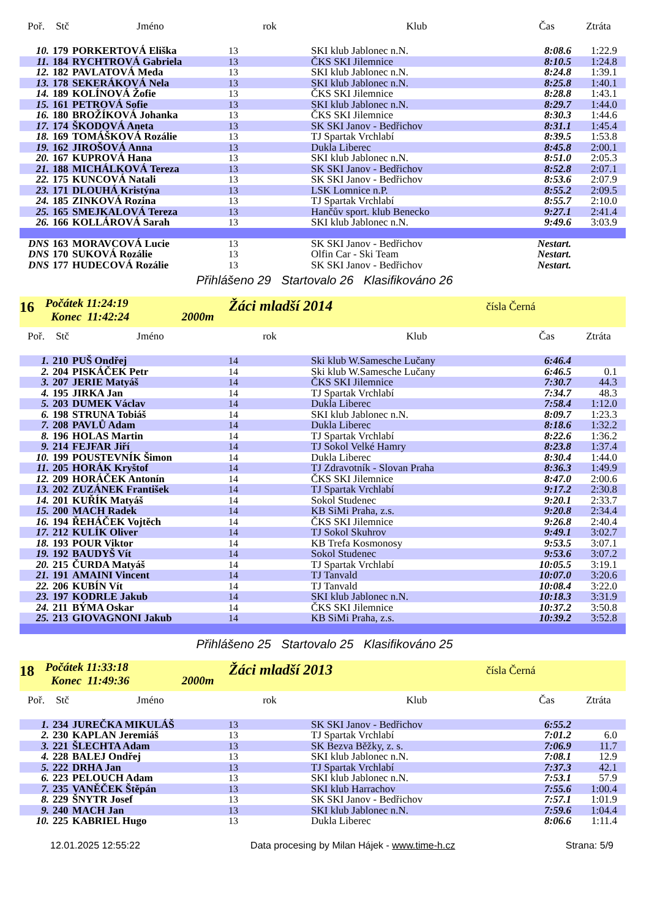| Poř. | Stč | Jméno | rok | Klub | Čas | Ztráta |
| --- | --- | --- | --- | --- | --- | --- |
| 10. | 179 | PORKERTOVÁ Eliška | 13 | SKI klub Jablonec n.N. | 8:08.6 | 1:22.9 |
| 11. | 184 | RYCHTROVÁ Gabriela | 13 | ČKS SKI Jilemnice | 8:10.5 | 1:24.8 |
| 12. | 182 | PAVLATOVÁ Meda | 13 | SKI klub Jablonec n.N. | 8:24.8 | 1:39.1 |
| 13. | 178 | SEKERÁKOVÁ Nela | 13 | SKI klub Jablonec n.N. | 8:25.8 | 1:40.1 |
| 14. | 189 | KOLÍNOVÁ Žofie | 13 | ČKS SKI Jilemnice | 8:28.8 | 1:43.1 |
| 15. | 161 | PETROVÁ Sofie | 13 | SKI klub Jablonec n.N. | 8:29.7 | 1:44.0 |
| 16. | 180 | BROŽÍKOVÁ Johanka | 13 | ČKS SKI Jilemnice | 8:30.3 | 1:44.6 |
| 17. | 174 | ŠKODOVÁ Aneta | 13 | SK SKI Janov - Bedřichov | 8:31.1 | 1:45.4 |
| 18. | 169 | TOMÁŠKOVÁ Rozálie | 13 | TJ Spartak Vrchlabí | 8:39.5 | 1:53.8 |
| 19. | 162 | JIROŠOVÁ Anna | 13 | Dukla Liberec | 8:45.8 | 2:00.1 |
| 20. | 167 | KUPROVÁ Hana | 13 | SKI klub Jablonec n.N. | 8:51.0 | 2:05.3 |
| 21. | 188 | MICHÁLKOVÁ Tereza | 13 | SK SKI Janov - Bedřichov | 8:52.8 | 2:07.1 |
| 22. | 175 | KUNCOVÁ Natali | 13 | SK SKI Janov - Bedřichov | 8:53.6 | 2:07.9 |
| 23. | 171 | DLOUHÁ Kristýna | 13 | LSK Lomnice n.P. | 8:55.2 | 2:09.5 |
| 24. | 185 | ZINKOVÁ Rozina | 13 | TJ Spartak Vrchlabí | 8:55.7 | 2:10.0 |
| 25. | 165 | SMEJKALOVÁ Tereza | 13 | Hančův sport. klub Benecko | 9:27.1 | 2:41.4 |
| 26. | 166 | KOLLÁROVÁ Sarah | 13 | SKI klub Jablonec n.N. | 9:49.6 | 3:03.9 |
| DNS | 163 | MORAVCOVÁ Lucie | 13 | SK SKI Janov - Bedřichov | Nestart. | |
| DNS | 170 | SUKOVÁ Rozálie | 13 | Olfin Car - Ski Team | Nestart. | |
| DNS | 177 | HUDECOVÁ Rozálie | 13 | SK SKI Janov - Bedřichov | Nestart. | |
Přihlášeno 29 Startovalo 26 Klasifikováno 26
16
Počátek 11:24:19
Konec 11:42:24 2000m
Žáci mladší 2014
čísla Černá
| Poř. | Stč | Jméno | rok | Klub | Čas | Ztráta |
| --- | --- | --- | --- | --- | --- | --- |
| 1. | 210 | PUŠ Ondřej | 14 | Ski klub W.Samesche Lučany | 6:46.4 | |
| 2. | 204 | PISKÁČEK Petr | 14 | Ski klub W.Samesche Lučany | 6:46.5 | 0.1 |
| 3. | 207 | JERIE Matyáš | 14 | ČKS SKI Jilemnice | 7:30.7 | 44.3 |
| 4. | 195 | JIRKA Jan | 14 | TJ Spartak Vrchlabí | 7:34.7 | 48.3 |
| 5. | 203 | DUMEK Václav | 14 | Dukla Liberec | 7:58.4 | 1:12.0 |
| 6. | 198 | STRUNA Tobiáš | 14 | SKI klub Jablonec n.N. | 8:09.7 | 1:23.3 |
| 7. | 208 | PAVLŮ Adam | 14 | Dukla Liberec | 8:18.6 | 1:32.2 |
| 8. | 196 | HOLAS Martin | 14 | TJ Spartak Vrchlabí | 8:22.6 | 1:36.2 |
| 9. | 214 | FEJFAR Jiří | 14 | TJ Sokol Velké Hamry | 8:23.8 | 1:37.4 |
| 10. | 199 | POUSTEVNÍK Šimon | 14 | Dukla Liberec | 8:30.4 | 1:44.0 |
| 11. | 205 | HORÁK Kryštof | 14 | TJ Zdravotník - Slovan Praha | 8:36.3 | 1:49.9 |
| 12. | 209 | HORÁČEK Antonín | 14 | ČKS SKI Jilemnice | 8:47.0 | 2:00.6 |
| 13. | 202 | ZUZÁNEK František | 14 | TJ Spartak Vrchlabí | 9:17.2 | 2:30.8 |
| 14. | 201 | KUŘÍK Matyáš | 14 | Sokol Studenec | 9:20.1 | 2:33.7 |
| 15. | 200 | MACH Radek | 14 | KB SiMi Praha, z.s. | 9:20.8 | 2:34.4 |
| 16. | 194 | ŘEHÁČEK Vojtěch | 14 | ČKS SKI Jilemnice | 9:26.8 | 2:40.4 |
| 17. | 212 | KULÍK Oliver | 14 | TJ Sokol Skuhrov | 9:49.1 | 3:02.7 |
| 18. | 193 | POUR Viktor | 14 | KB Trefa Kosmonosy | 9:53.5 | 3:07.1 |
| 19. | 192 | BAUDYŠ Vít | 14 | Sokol Studenec | 9:53.6 | 3:07.2 |
| 20. | 215 | ČURDA Matyáš | 14 | TJ Spartak Vrchlabí | 10:05.5 | 3:19.1 |
| 21. | 191 | AMAINI Vincent | 14 | TJ Tanvald | 10:07.0 | 3:20.6 |
| 22. | 206 | KUBÍN Vít | 14 | TJ Tanvald | 10:08.4 | 3:22.0 |
| 23. | 197 | KODRLE Jakub | 14 | SKI klub Jablonec n.N. | 10:18.3 | 3:31.9 |
| 24. | 211 | BÝMA Oskar | 14 | ČKS SKI Jilemnice | 10:37.2 | 3:50.8 |
| 25. | 213 | GIOVAGNONI Jakub | 14 | KB SiMi Praha, z.s. | 10:39.2 | 3:52.8 |
Přihlášeno 25 Startovalo 25 Klasifikováno 25
18
Počátek 11:33:18
Konec 11:49:36 2000m
Žáci mladší 2013
čísla Černá
| Poř. | Stč | Jméno | rok | Klub | Čas | Ztráta |
| --- | --- | --- | --- | --- | --- | --- |
| 1. | 234 | JUREČKA MIKULÁŠ | 13 | SK SKI Janov - Bedřichov | 6:55.2 | |
| 2. | 230 | KAPLAN Jeremiáš | 13 | TJ Spartak Vrchlabí | 7:01.2 | 6.0 |
| 3. | 221 | ŠLECHTA Adam | 13 | SK Bezva Běžky, z. s. | 7:06.9 | 11.7 |
| 4. | 228 | BALEJ Ondřej | 13 | SKI klub Jablonec n.N. | 7:08.1 | 12.9 |
| 5. | 222 | DRHA Jan | 13 | TJ Spartak Vrchlabí | 7:37.3 | 42.1 |
| 6. | 223 | PELOUCH Adam | 13 | SKI klub Jablonec n.N. | 7:53.1 | 57.9 |
| 7. | 235 | VANĚČEK Štěpán | 13 | SKI klub Harrachov | 7:55.6 | 1:00.4 |
| 8. | 229 | ŠNYTR Josef | 13 | SK SKI Janov - Bedřichov | 7:57.1 | 1:01.9 |
| 9. | 240 | MACH Jan | 13 | SKI klub Jablonec n.N. | 7:59.6 | 1:04.4 |
| 10. | 225 | KABRIEL Hugo | 13 | Dukla Liberec | 8:06.6 | 1:11.4 |
12.01.2025 12:55:22 Data procesing by Milan Hájek - www.time-h.cz Strana: 5/9